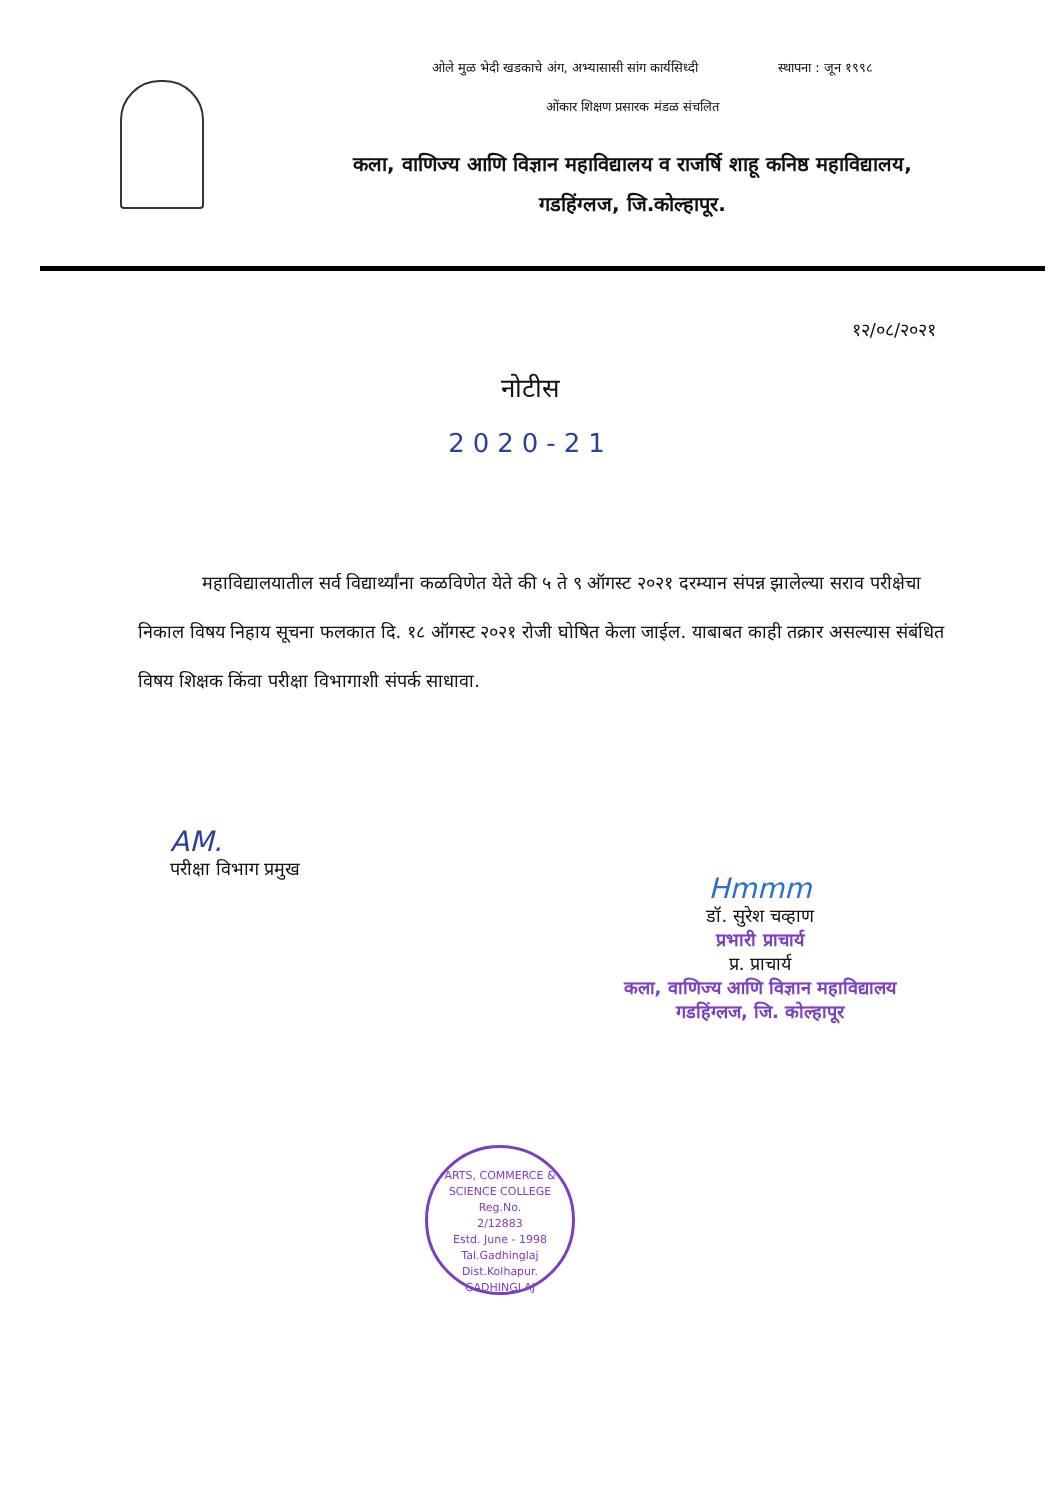ओले मुळ भेदी खडकाचे अंग, अभ्यासासी सांग कार्यसिध्दी स्थापना : जून १९९८
ओंकार शिक्षण प्रसारक मंडळ संचलित
कला, वाणिज्य आणि विज्ञान महाविद्यालय व राजर्षि शाहू कनिष्ठ महाविद्यालय,
गडहिंग्लज, जि.कोल्हापूर.
१२/०८/२०२१
नोटीस
2020-21
महाविद्यालयातील सर्व विद्यार्थ्यांना कळविणेत येते की ५ ते ९ ऑगस्ट २०२१ दरम्यान संपन्न झालेल्या सराव परीक्षेचा निकाल विषय निहाय सूचना फलकात दि. १८ ऑगस्ट २०२१ रोजी घोषित केला जाईल. याबाबत काही तक्रार असल्यास संबंधित विषय शिक्षक किंवा परीक्षा विभागाशी संपर्क साधावा.
AM.
परीक्षा विभाग प्रमुख
Hmmm
डॉ. सुरेश चव्हाण
प्रभारी प्राचार्य
प्र. प्राचार्य
कला, वाणिज्य आणि विज्ञान महाविद्यालय
गडहिंग्लज, जि. कोल्हापूर
ARTS, COMMERCE & SCIENCE COLLEGE
Reg.No.
2/12883
Estd. June - 1998
Tal.Gadhinglaj
Dist.Kolhapur.
GADHINGLAJ